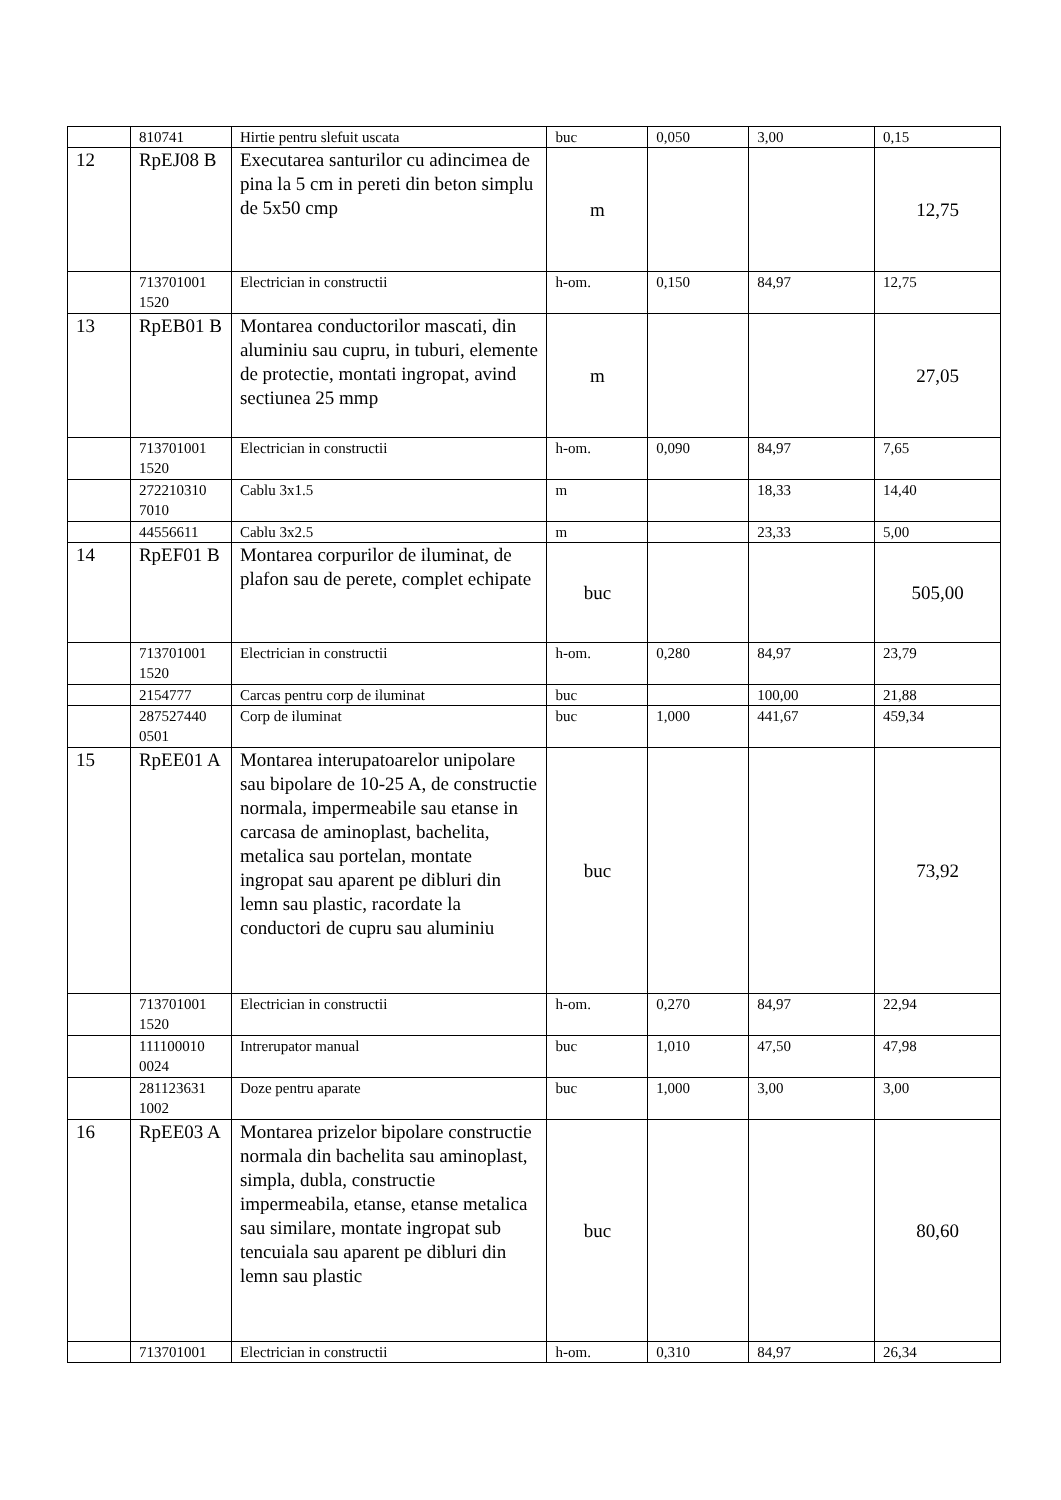| | 810741 | Hirtie pentru slefuit uscata | buc | 0,050 | 3,00 | 0,15 |
| 12 | RpEJ08 B | Executarea santurilor cu adincimea de pina la 5 cm in pereti din beton simplu de 5x50 cmp | m | | | 12,75 |
| | 713701001 1520 | Electrician in constructii | h-om. | 0,150 | 84,97 | 12,75 |
| 13 | RpEB01 B | Montarea conductorilor mascati, din aluminiu sau cupru, in tuburi, elemente de protectie, montati ingropat, avind sectiunea 25 mmp | m | | | 27,05 |
| | 713701001 1520 | Electrician in constructii | h-om. | 0,090 | 84,97 | 7,65 |
| | 272210310 7010 | Cablu 3x1.5 | m | | 18,33 | 14,40 |
| | 44556611 | Cablu 3x2.5 | m | | 23,33 | 5,00 |
| 14 | RpEF01 B | Montarea corpurilor de iluminat, de plafon sau de perete, complet echipate | buc | | | 505,00 |
| | 713701001 1520 | Electrician in constructii | h-om. | 0,280 | 84,97 | 23,79 |
| | 2154777 | Carcas pentru corp de iluminat | buc | | 100,00 | 21,88 |
| | 287527440 0501 | Corp de iluminat | buc | 1,000 | 441,67 | 459,34 |
| 15 | RpEE01 A | Montarea interupatoarelor unipolare sau bipolare de 10-25 A, de constructie normala, impermeabile sau etanse in carcasa de aminoplast, bachelita, metalica sau portelan, montate ingropat sau aparent pe dibluri din lemn sau plastic, racordate la conductori de cupru sau aluminiu | buc | | | 73,92 |
| | 713701001 1520 | Electrician in constructii | h-om. | 0,270 | 84,97 | 22,94 |
| | 111100010 0024 | Intrerupator manual | buc | 1,010 | 47,50 | 47,98 |
| | 281123631 1002 | Doze pentru aparate | buc | 1,000 | 3,00 | 3,00 |
| 16 | RpEE03 A | Montarea prizelor bipolare constructie normala din bachelita sau aminoplast, simpla, dubla, constructie impermeabila, etanse, etanse metalica sau similare, montate ingropat sub tencuiala sau aparent pe dibluri din lemn sau plastic | buc | | | 80,60 |
| | 713701001 | Electrician in constructii | h-om. | 0,310 | 84,97 | 26,34 |